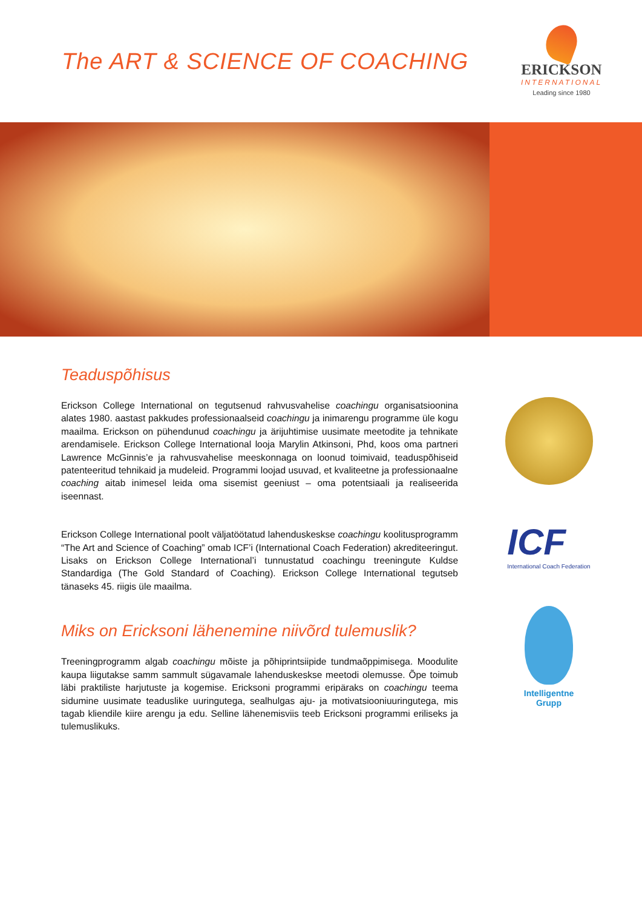The ART & SCIENCE OF COACHING
ERICKSON
INTERNATIONAL
Leading since 1980
Teaduspõhisus
Erickson College International on tegutsenud rahvusvahelise coachingu organisatsioonina alates 1980. aastast pakkudes professionaalseid coachingu ja inimarengu programme üle kogu maailma. Erickson on pühendunud coachingu ja ärijuhtimise uusimate meetodite ja tehnikate arendamisele. Erickson College International looja Marylin Atkinsoni, Phd, koos oma partneri Lawrence McGinnis’e ja rahvusvahelise meeskonnaga on loonud toimivaid, teaduspõhiseid patenteeritud tehnikaid ja mudeleid. Programmi loojad usuvad, et kvaliteetne ja professionaalne coaching aitab inimesel leida oma sisemist geeniust – oma potentsiaali ja realiseerida iseennast.
Erickson College International poolt väljatöötatud lahenduskeskse coachingu koolitusprogramm “The Art and Science of Coaching” omab ICF’i (International Coach Federation) akrediteeringut. Lisaks on Erickson College International’i tunnustatud coachingu treeningute Kuldse Standardiga (The Gold Standard of Coaching). Erickson College International tegutseb tänaseks 45. riigis üle maailma.
Miks on Ericksoni lähenemine niivõrd tulemuslik?
Treeningprogramm algab coachingu mõiste ja põhiprintsiipide tundmaõppimisega. Moodulite kaupa liigutakse samm sammult sügavamale lahenduskeskse meetodi olemusse. Õpe toimub läbi praktiliste harjutuste ja kogemise. Ericksoni programmi eripäraks on coachingu teema sidumine uusimate teaduslike uuringutega, sealhulgas aju- ja motivatsiooniuuringutega, mis tagab kliendile kiire arengu ja edu. Selline lähenemisviis teeb Ericksoni programmi eriliseks ja tulemuslikuks.
ICF
International Coach Federation
Intelligentne
Grupp